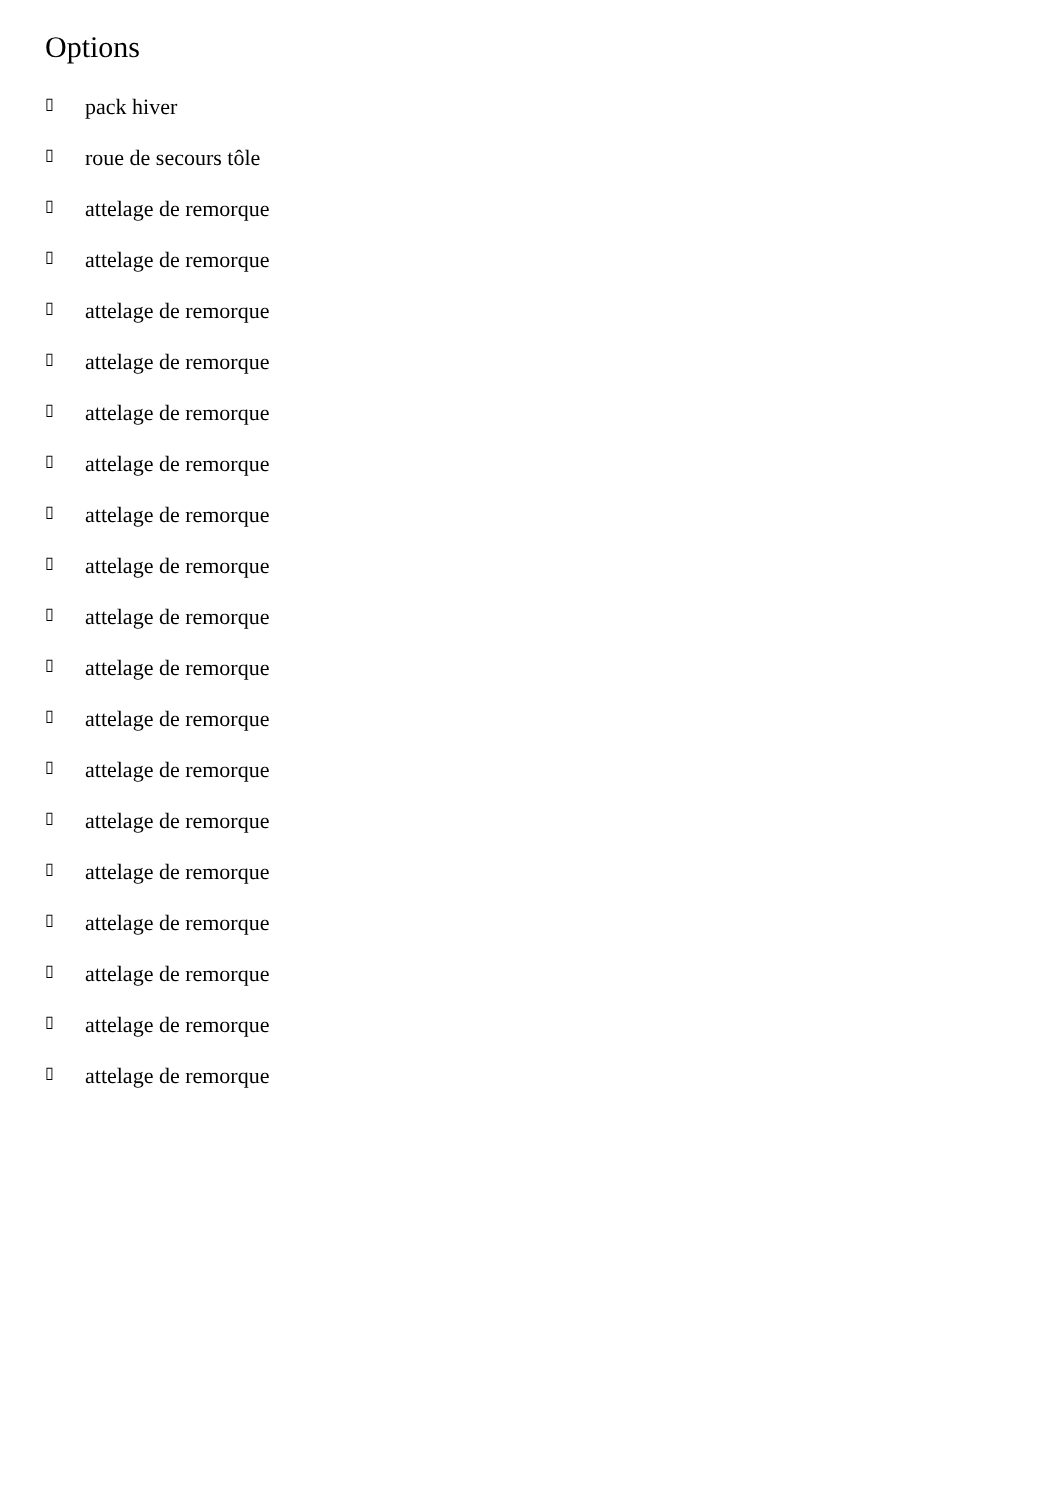Options
▯ pack hiver
▯ roue de secours tôle
▯ attelage de remorque
▯ attelage de remorque
▯ attelage de remorque
▯ attelage de remorque
▯ attelage de remorque
▯ attelage de remorque
▯ attelage de remorque
▯ attelage de remorque
▯ attelage de remorque
▯ attelage de remorque
▯ attelage de remorque
▯ attelage de remorque
▯ attelage de remorque
▯ attelage de remorque
▯ attelage de remorque
▯ attelage de remorque
▯ attelage de remorque
▯ attelage de remorque